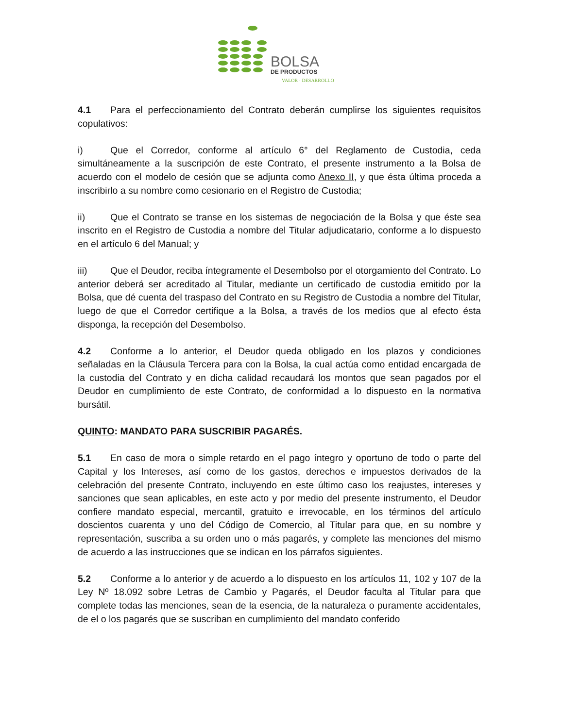BOLSA
DE PRODUCTOS
VALOR · DESARROLLO
4.1 Para el perfeccionamiento del Contrato deberán cumplirse los siguientes requisitos copulativos:
i) Que el Corredor, conforme al artículo 6° del Reglamento de Custodia, ceda simultáneamente a la suscripción de este Contrato, el presente instrumento a la Bolsa de acuerdo con el modelo de cesión que se adjunta como Anexo II, y que ésta última proceda a inscribirlo a su nombre como cesionario en el Registro de Custodia;
ii) Que el Contrato se transe en los sistemas de negociación de la Bolsa y que éste sea inscrito en el Registro de Custodia a nombre del Titular adjudicatario, conforme a lo dispuesto en el artículo 6 del Manual; y
iii) Que el Deudor, reciba íntegramente el Desembolso por el otorgamiento del Contrato. Lo anterior deberá ser acreditado al Titular, mediante un certificado de custodia emitido por la Bolsa, que dé cuenta del traspaso del Contrato en su Registro de Custodia a nombre del Titular, luego de que el Corredor certifique a la Bolsa, a través de los medios que al efecto ésta disponga, la recepción del Desembolso.
4.2 Conforme a lo anterior, el Deudor queda obligado en los plazos y condiciones señaladas en la Cláusula Tercera para con la Bolsa, la cual actúa como entidad encargada de la custodia del Contrato y en dicha calidad recaudará los montos que sean pagados por el Deudor en cumplimiento de este Contrato, de conformidad a lo dispuesto en la normativa bursátil.
QUINTO: MANDATO PARA SUSCRIBIR PAGARÉS.
5.1 En caso de mora o simple retardo en el pago íntegro y oportuno de todo o parte del Capital y los Intereses, así como de los gastos, derechos e impuestos derivados de la celebración del presente Contrato, incluyendo en este último caso los reajustes, intereses y sanciones que sean aplicables, en este acto y por medio del presente instrumento, el Deudor confiere mandato especial, mercantil, gratuito e irrevocable, en los términos del artículo doscientos cuarenta y uno del Código de Comercio, al Titular para que, en su nombre y representación, suscriba a su orden uno o más pagarés, y complete las menciones del mismo de acuerdo a las instrucciones que se indican en los párrafos siguientes.
5.2 Conforme a lo anterior y de acuerdo a lo dispuesto en los artículos 11, 102 y 107 de la Ley Nº 18.092 sobre Letras de Cambio y Pagarés, el Deudor faculta al Titular para que complete todas las menciones, sean de la esencia, de la naturaleza o puramente accidentales, de el o los pagarés que se suscriban en cumplimiento del mandato conferido